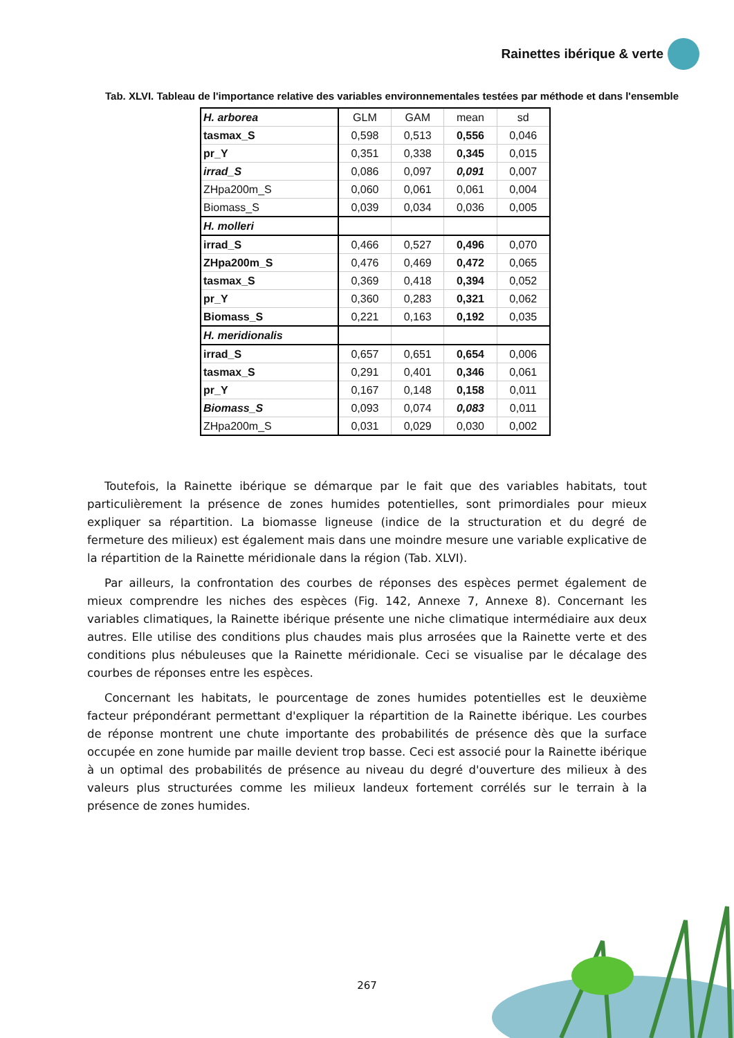Rainettes ibérique & verte
Tab. XLVI. Tableau de l'importance relative des variables environnementales testées par méthode et dans l'ensemble
| H. arborea | GLM | GAM | mean | sd |
| --- | --- | --- | --- | --- |
| tasmax_S | 0,598 | 0,513 | 0,556 | 0,046 |
| pr_Y | 0,351 | 0,338 | 0,345 | 0,015 |
| irrad_S | 0,086 | 0,097 | 0,091 | 0,007 |
| ZHpa200m_S | 0,060 | 0,061 | 0,061 | 0,004 |
| Biomass_S | 0,039 | 0,034 | 0,036 | 0,005 |
| H. molleri | | | | |
| irrad_S | 0,466 | 0,527 | 0,496 | 0,070 |
| ZHpa200m_S | 0,476 | 0,469 | 0,472 | 0,065 |
| tasmax_S | 0,369 | 0,418 | 0,394 | 0,052 |
| pr_Y | 0,360 | 0,283 | 0,321 | 0,062 |
| Biomass_S | 0,221 | 0,163 | 0,192 | 0,035 |
| H. meridionalis | | | | |
| irrad_S | 0,657 | 0,651 | 0,654 | 0,006 |
| tasmax_S | 0,291 | 0,401 | 0,346 | 0,061 |
| pr_Y | 0,167 | 0,148 | 0,158 | 0,011 |
| Biomass_S | 0,093 | 0,074 | 0,083 | 0,011 |
| ZHpa200m_S | 0,031 | 0,029 | 0,030 | 0,002 |
Toutefois, la Rainette ibérique se démarque par le fait que des variables habitats, tout particulièrement la présence de zones humides potentielles, sont primordiales pour mieux expliquer sa répartition. La biomasse ligneuse (indice de la structuration et du degré de fermeture des milieux) est également mais dans une moindre mesure une variable explicative de la répartition de la Rainette méridionale dans la région (Tab. XLVI).
Par ailleurs, la confrontation des courbes de réponses des espèces permet également de mieux comprendre les niches des espèces (Fig. 142, Annexe 7, Annexe 8). Concernant les variables climatiques, la Rainette ibérique présente une niche climatique intermédiaire aux deux autres. Elle utilise des conditions plus chaudes mais plus arrosées que la Rainette verte et des conditions plus nébuleuses que la Rainette méridionale. Ceci se visualise par le décalage des courbes de réponses entre les espèces.
Concernant les habitats, le pourcentage de zones humides potentielles est le deuxième facteur prépondérant permettant d'expliquer la répartition de la Rainette ibérique. Les courbes de réponse montrent une chute importante des probabilités de présence dès que la surface occupée en zone humide par maille devient trop basse. Ceci est associé pour la Rainette ibérique à un optimal des probabilités de présence au niveau du degré d'ouverture des milieux à des valeurs plus structurées comme les milieux landeux fortement corrélés sur le terrain à la présence de zones humides.
267